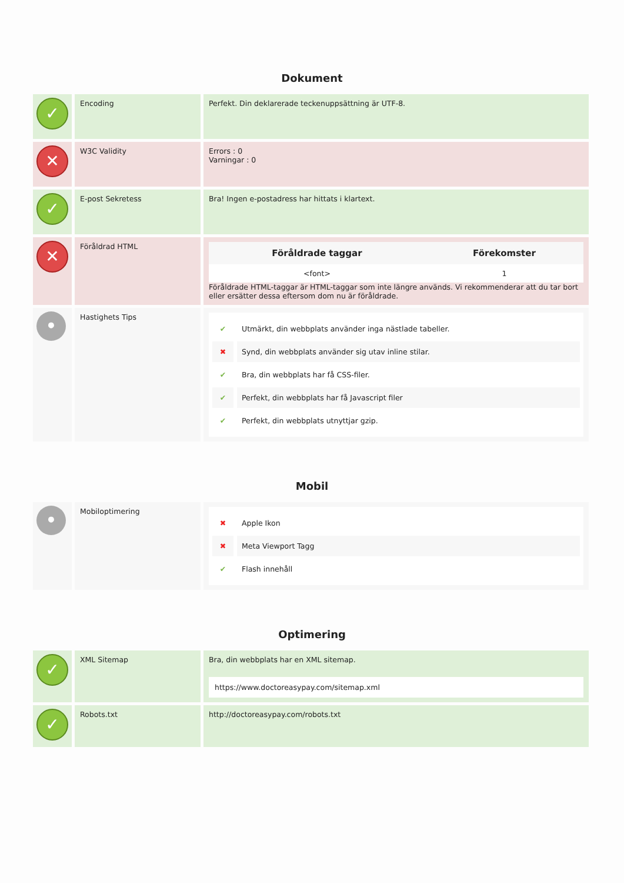Dokument
| ✓ | Encoding | Perfekt. Din deklarerade teckenuppsättning är UTF-8. |
| ✕ | W3C Validity | Errors : 0 Varningar : 0 |
| ✓ | E-post Sekretess | Bra! Ingen e-postadress har hittats i klartext. |
| ✕ | Föråldrad HTML | / Föråldrade taggar / Förekomster / / --- / --- / / <font> / 1 / Föråldrade HTML-taggar är HTML-taggar som inte längre används. Vi rekommenderar att du tar bort eller ersätter dessa eftersom dom nu är föråldrade. |
| • | Hastighets Tips | ✔ Utmärkt, din webbplats använder inga nästlade tabeller. ✖ Synd, din webbplats använder sig utav inline stilar. ✔ Bra, din webbplats har få CSS-filer. ✔ Perfekt, din webbplats har få Javascript filer ✔ Perfekt, din webbplats utnyttjar gzip. |
Mobil
| • | Mobiloptimering | ✖ Apple Ikon ✖ Meta Viewport Tagg ✔ Flash innehåll |
Optimering
| ✓ | XML Sitemap | Bra, din webbplats har en XML sitemap. https://www.doctoreasypay.com/sitemap.xml |
| ✓ | Robots.txt | http://doctoreasypay.com/robots.txt |